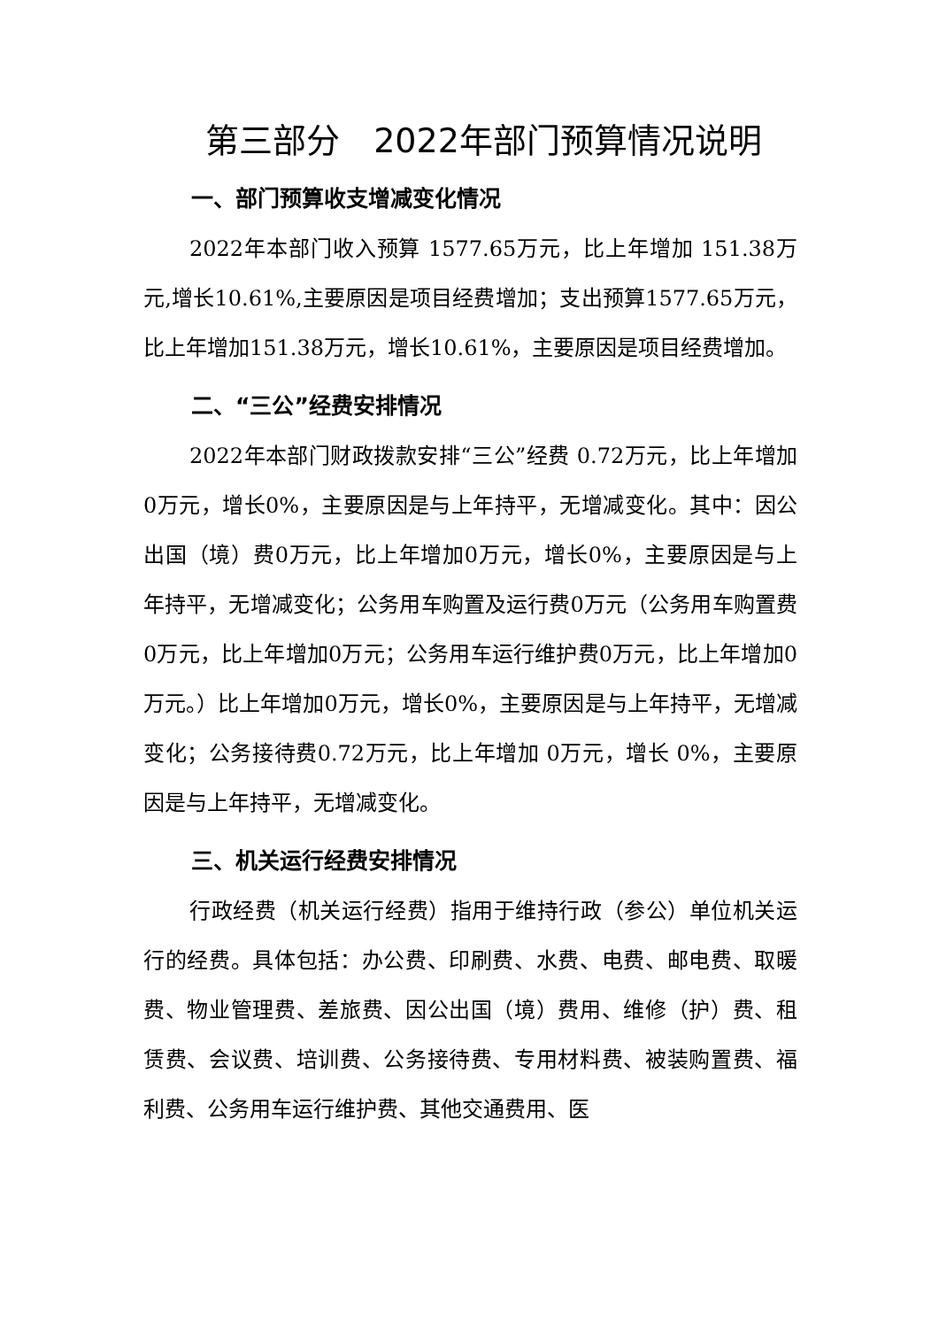第三部分　2022年部门预算情况说明
一、部门预算收支增减变化情况
2022年本部门收入预算 1577.65万元，比上年增加 151.38万元,增长10.61%,主要原因是项目经费增加；支出预算1577.65万元，比上年增加151.38万元，增长10.61%，主要原因是项目经费增加。
二、“三公”经费安排情况
2022年本部门财政拨款安排“三公”经费 0.72万元，比上年增加0万元，增长0%，主要原因是与上年持平，无增减变化。其中：因公出国（境）费0万元，比上年增加0万元，增长0%，主要原因是与上年持平，无增减变化；公务用车购置及运行费0万元（公务用车购置费0万元，比上年增加0万元；公务用车运行维护费0万元，比上年增加0万元。）比上年增加0万元，增长0%，主要原因是与上年持平，无增减变化；公务接待费0.72万元，比上年增加 0万元，增长 0%，主要原因是与上年持平，无增减变化。
三、机关运行经费安排情况
行政经费（机关运行经费）指用于维持行政（参公）单位机关运行的经费。具体包括：办公费、印刷费、水费、电费、邮电费、取暖费、物业管理费、差旅费、因公出国（境）费用、维修（护）费、租赁费、会议费、培训费、公务接待费、专用材料费、被装购置费、福利费、公务用车运行维护费、其他交通费用、医